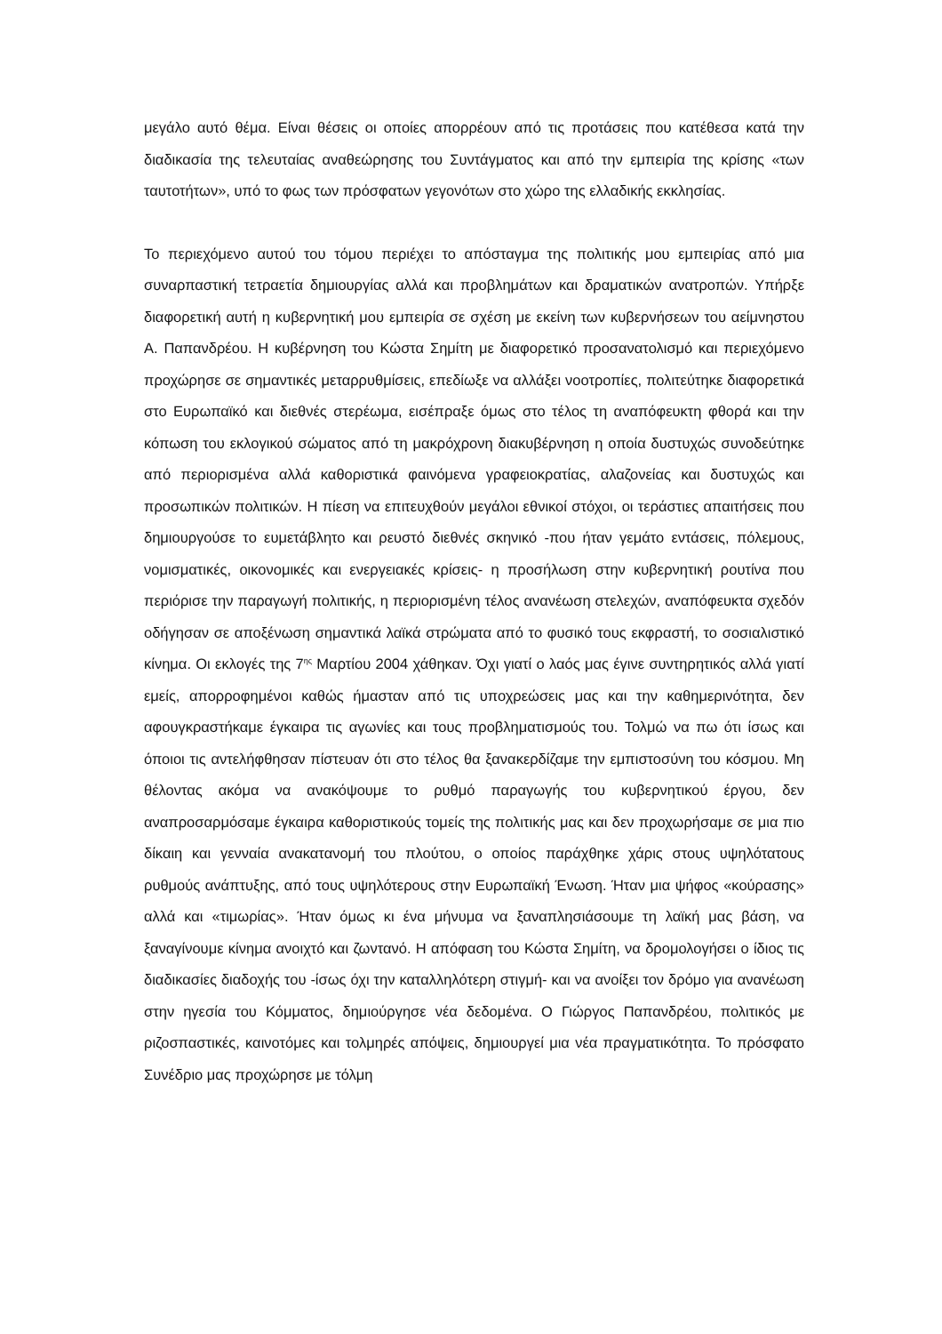μεγάλο αυτό θέμα. Είναι θέσεις οι οποίες απορρέουν από τις προτάσεις που κατέθεσα κατά την διαδικασία της τελευταίας αναθεώρησης του Συντάγματος και από την εμπειρία της κρίσης «των ταυτοτήτων», υπό το φως των πρόσφατων γεγονότων στο χώρο της ελλαδικής εκκλησίας.
Το περιεχόμενο αυτού του τόμου περιέχει το απόσταγμα της πολιτικής μου εμπειρίας από μια συναρπαστική τετραετία δημιουργίας αλλά και προβλημάτων και δραματικών ανατροπών. Υπήρξε διαφορετική αυτή η κυβερνητική μου εμπειρία σε σχέση με εκείνη των κυβερνήσεων του αείμνηστου Α. Παπανδρέου. Η κυβέρνηση του Κώστα Σημίτη με διαφορετικό προσανατολισμό και περιεχόμενο προχώρησε σε σημαντικές μεταρρυθμίσεις, επεδίωξε να αλλάξει νοοτροπίες, πολιτεύτηκε διαφορετικά στο Ευρωπαϊκό και διεθνές στερέωμα, εισέπραξε όμως στο τέλος τη αναπόφευκτη φθορά και την κόπωση του εκλογικού σώματος από τη μακρόχρονη διακυβέρνηση η οποία δυστυχώς συνοδεύτηκε από περιορισμένα αλλά καθοριστικά φαινόμενα γραφειοκρατίας, αλαζονείας και δυστυχώς και προσωπικών πολιτικών. Η πίεση να επιτευχθούν μεγάλοι εθνικοί στόχοι, οι τεράστιες απαιτήσεις που δημιουργούσε το ευμετάβλητο και ρευστό διεθνές σκηνικό -που ήταν γεμάτο εντάσεις, πόλεμους, νομισματικές, οικονομικές και ενεργειακές κρίσεις- η προσήλωση στην κυβερνητική ρουτίνα που περιόρισε την παραγωγή πολιτικής, η περιορισμένη τέλος ανανέωση στελεχών, αναπόφευκτα σχεδόν οδήγησαν σε αποξένωση σημαντικά λαϊκά στρώματα από το φυσικό τους εκφραστή, το σοσιαλιστικό κίνημα. Οι εκλογές της 7<sup>ης</sup> Μαρτίου 2004 χάθηκαν. Όχι γιατί ο λαός μας έγινε συντηρητικός αλλά γιατί εμείς, απορροφημένοι καθώς ήμασταν από τις υποχρεώσεις μας και την καθημερινότητα, δεν αφουγκραστήκαμε έγκαιρα τις αγωνίες και τους προβληματισμούς του. Τολμώ να πω ότι ίσως και όποιοι τις αντελήφθησαν πίστευαν ότι στο τέλος θα ξανακερδίζαμε την εμπιστοσύνη του κόσμου. Μη θέλοντας ακόμα να ανακόψουμε το ρυθμό παραγωγής του κυβερνητικού έργου, δεν αναπροσαρμόσαμε έγκαιρα καθοριστικούς τομείς της πολιτικής μας και δεν προχωρήσαμε σε μια πιο δίκαιη και γενναία ανακατανομή του πλούτου, ο οποίος παράχθηκε χάρις στους υψηλότατους ρυθμούς ανάπτυξης, από τους υψηλότερους στην Ευρωπαϊκή Ένωση. Ήταν μια ψήφος «κούρασης» αλλά και «τιμωρίας». Ήταν όμως κι ένα μήνυμα να ξαναπλησιάσουμε τη λαϊκή μας βάση, να ξαναγίνουμε κίνημα ανοιχτό και ζωντανό. Η απόφαση του Κώστα Σημίτη, να δρομολογήσει ο ίδιος τις διαδικασίες διαδοχής του -ίσως όχι την καταλληλότερη στιγμή- και να ανοίξει τον δρόμο για ανανέωση στην ηγεσία του Κόμματος, δημιούργησε νέα δεδομένα. Ο Γιώργος Παπανδρέου, πολιτικός με ριζοσπαστικές, καινοτόμες και τολμηρές απόψεις, δημιουργεί μια νέα πραγματικότητα. Το πρόσφατο Συνέδριο μας προχώρησε με τόλμη